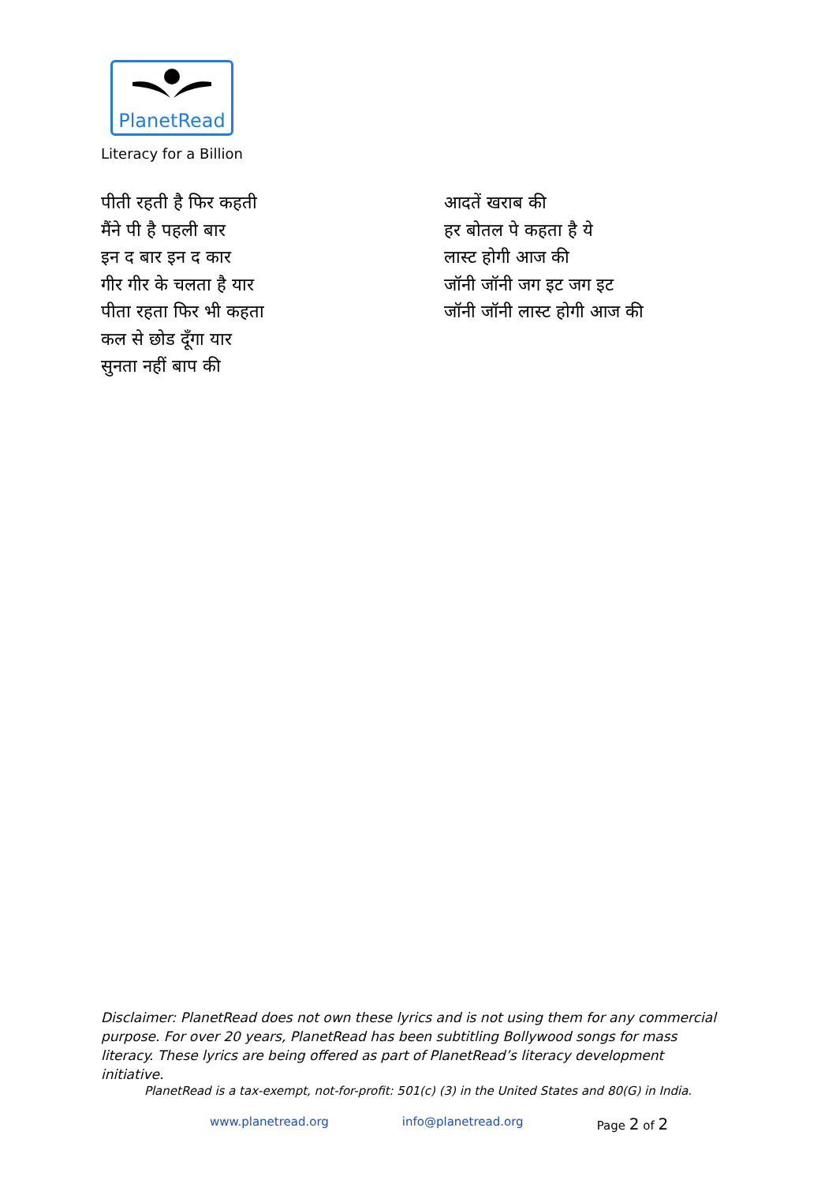PlanetRead
Literacy for a Billion
पीती रहती है फिर कहती
मैंने पी है पहली बार
इन द बार इन द कार
गीर गीर के चलता है यार
पीता रहता फिर भी कहता
कल से छोड दूँगा यार
सुनता नहीं बाप की
आदतें खराब की
हर बोतल पे कहता है ये
लास्ट होगी आज की
जॉनी जॉनी जग इट जग इट
जॉनी जॉनी लास्ट होगी आज की
Disclaimer: PlanetRead does not own these lyrics and is not using them for any commercial purpose. For over 20 years, PlanetRead has been subtitling Bollywood songs for mass literacy. These lyrics are being offered as part of PlanetRead’s literacy development initiative.
PlanetRead is a tax-exempt, not-for-profit: 501(c) (3) in the United States and 80(G) in India.
www.planetread.org info@planetread.org Page 2 of 2